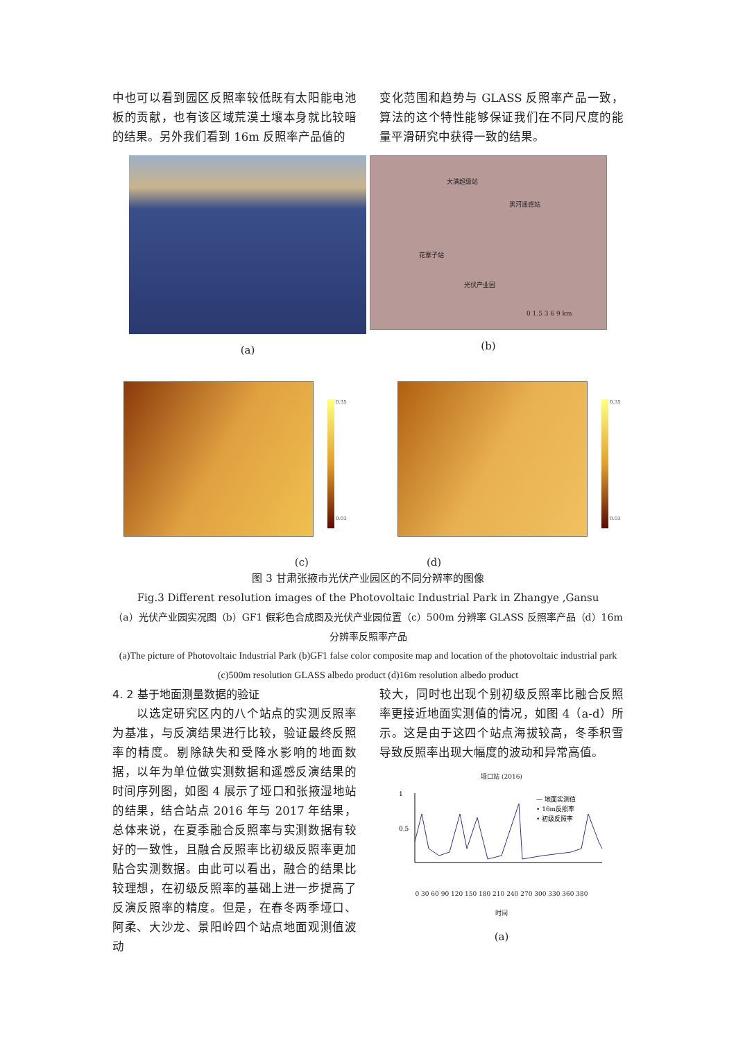中也可以看到园区反照率较低既有太阳能电池板的贡献，也有该区域荒漠土壤本身就比较暗的结果。另外我们看到 16m 反照率产品值的
变化范围和趋势与 GLASS 反照率产品一致，算法的这个特性能够保证我们在不同尺度的能量平滑研究中获得一致的结果。
(a)
大满超级站
黑河遥感站
花寨子站
光伏产业园
0 1.5 3 6 9 km
(b)
0.35
0.03
0.35
0.03
(c) (d)
图 3 甘肃张掖市光伏产业园区的不同分辨率的图像
Fig.3 Different resolution images of the Photovoltaic Industrial Park in Zhangye ,Gansu
（a）光伏产业园实况图（b）GF1 假彩色合成图及光伏产业园位置（c）500m 分辨率 GLASS 反照率产品（d）16m 分辨率反照率产品
(a)The picture of Photovoltaic Industrial Park (b)GF1 false color composite map and location of the photovoltaic industrial park (c)500m resolution GLASS albedo product (d)16m resolution albedo product
4. 2 基于地面测量数据的验证
　　以选定研究区内的八个站点的实测反照率为基准，与反演结果进行比较，验证最终反照率的精度。剔除缺失和受降水影响的地面数据，以年为单位做实测数据和遥感反演结果的时间序列图，如图 4 展示了垭口和张掖湿地站的结果，结合站点 2016 年与 2017 年结果，总体来说，在夏季融合反照率与实测数据有较好的一致性，且融合反照率比初级反照率更加贴合实测数据。由此可以看出，融合的结果比较理想，在初级反照率的基础上进一步提高了反演反照率的精度。但是，在春冬两季垭口、阿柔、大沙龙、景阳岭四个站点地面观测值波动
较大，同时也出现个别初级反照率比融合反照率更接近地面实测值的情况，如图 4（a-d）所示。这是由于这四个站点海拔较高，冬季积雪导致反照率出现大幅度的波动和异常高值。
垭口站 (2016)
1
0.5
— 地面实测值
• 16m反照率
• 初级反照率
0 30 60 90 120 150 180 210 240 270 300 330 360 380
时间
(a)